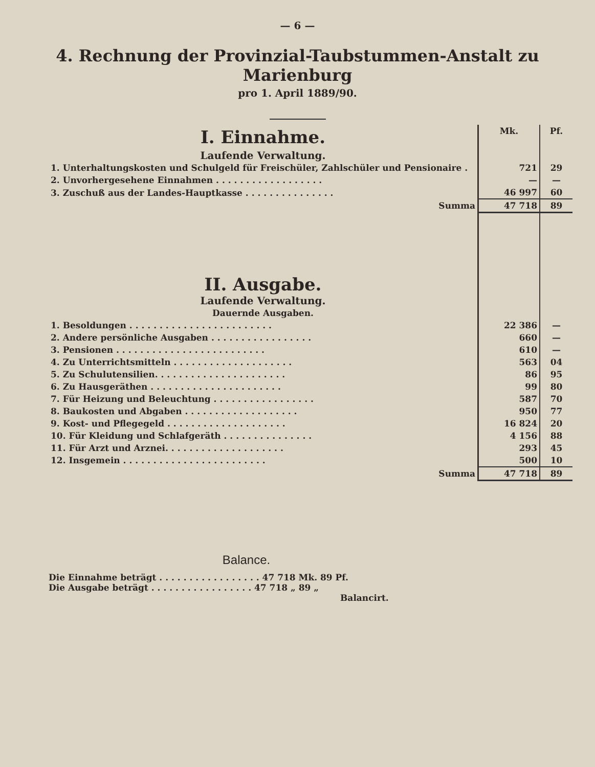— 6 —
4. Rechnung der Provinzial-Taubstummen-Anstalt zu Marienburg
pro 1. April 1889/90.
| I. Einnahme. | Mk. | Pf. |
| Laufende Verwaltung. | | |
| 1. Unterhaltungskosten und Schulgeld für Freischüler, Zahlschüler und Pensionaire . | 721 | 29 |
| 2. Unvorhergesehene Einnahmen . . . . . . . . . . . . . . . . . . | — | — |
| 3. Zuschuß aus der Landes-Hauptkasse . . . . . . . . . . . . . . . | 46 997 | 60 |
| Summa | 47 718 | 89 |
| II. Ausgabe. | | |
| Laufende Verwaltung. | | |
| Dauernde Ausgaben. | | |
| 1. Besoldungen . . . . . . . . . . . . . . . . . . . . . . . . | 22 386 | — |
| 2. Andere persönliche Ausgaben . . . . . . . . . . . . . . . . . | 660 | — |
| 3. Pensionen . . . . . . . . . . . . . . . . . . . . . . . . . | 610 | — |
| 4. Zu Unterrichtsmitteln . . . . . . . . . . . . . . . . . . . . | 563 | 04 |
| 5. Zu Schulutensilien. . . . . . . . . . . . . . . . . . . . . . | 86 | 95 |
| 6. Zu Hausgeräthen . . . . . . . . . . . . . . . . . . . . . . | 99 | 80 |
| 7. Für Heizung und Beleuchtung . . . . . . . . . . . . . . . . . | 587 | 70 |
| 8. Baukosten und Abgaben . . . . . . . . . . . . . . . . . . . | 950 | 77 |
| 9. Kost- und Pflegegeld . . . . . . . . . . . . . . . . . . . . | 16 824 | 20 |
| 10. Für Kleidung und Schlafgeräth . . . . . . . . . . . . . . . | 4 156 | 88 |
| 11. Für Arzt und Arznei. . . . . . . . . . . . . . . . . . . . | 293 | 45 |
| 12. Insgemein . . . . . . . . . . . . . . . . . . . . . . . . | 500 | 10 |
| Summa | 47 718 | 89 |
Balance.
Die Einnahme beträgt . . . . . . . . . . . . . . . . . 47 718 Mk. 89 Pf.
Die Ausgabe beträgt . . . . . . . . . . . . . . . . . 47 718 „ 89 „
Balancirt.